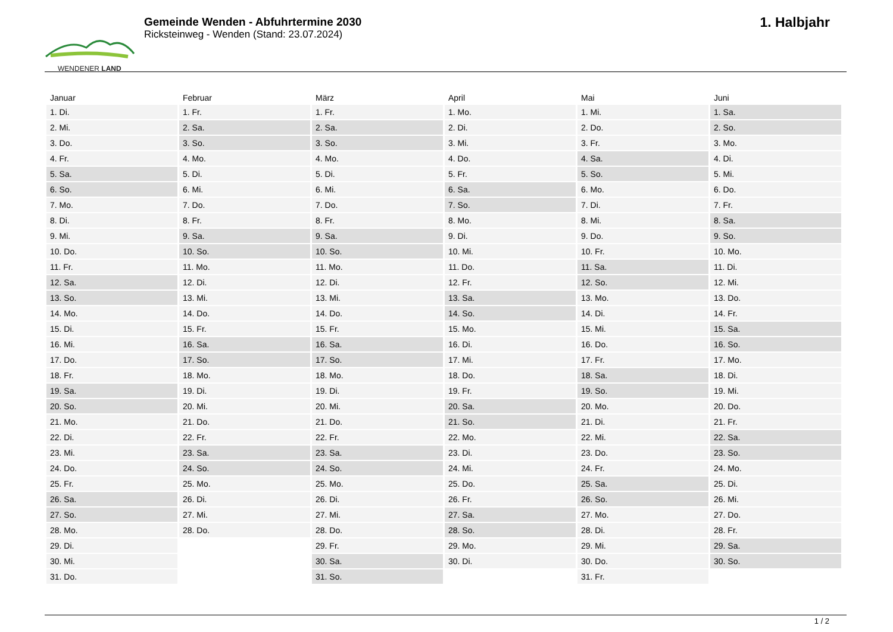WENDENER LAND
Gemeinde Wenden - Abfuhrtermine 2030
Ricksteinweg - Wenden (Stand: 23.07.2024)
1. Halbjahr
| Januar | Februar | März | April | Mai | Juni |
| --- | --- | --- | --- | --- | --- |
| 1. Di. | 1. Fr. | 1. Fr. | 1. Mo. | 1. Mi. | 1. Sa. |
| 2. Mi. | 2. Sa. | 2. Sa. | 2. Di. | 2. Do. | 2. So. |
| 3. Do. | 3. So. | 3. So. | 3. Mi. | 3. Fr. | 3. Mo. |
| 4. Fr. | 4. Mo. | 4. Mo. | 4. Do. | 4. Sa. | 4. Di. |
| 5. Sa. | 5. Di. | 5. Di. | 5. Fr. | 5. So. | 5. Mi. |
| 6. So. | 6. Mi. | 6. Mi. | 6. Sa. | 6. Mo. | 6. Do. |
| 7. Mo. | 7. Do. | 7. Do. | 7. So. | 7. Di. | 7. Fr. |
| 8. Di. | 8. Fr. | 8. Fr. | 8. Mo. | 8. Mi. | 8. Sa. |
| 9. Mi. | 9. Sa. | 9. Sa. | 9. Di. | 9. Do. | 9. So. |
| 10. Do. | 10. So. | 10. So. | 10. Mi. | 10. Fr. | 10. Mo. |
| 11. Fr. | 11. Mo. | 11. Mo. | 11. Do. | 11. Sa. | 11. Di. |
| 12. Sa. | 12. Di. | 12. Di. | 12. Fr. | 12. So. | 12. Mi. |
| 13. So. | 13. Mi. | 13. Mi. | 13. Sa. | 13. Mo. | 13. Do. |
| 14. Mo. | 14. Do. | 14. Do. | 14. So. | 14. Di. | 14. Fr. |
| 15. Di. | 15. Fr. | 15. Fr. | 15. Mo. | 15. Mi. | 15. Sa. |
| 16. Mi. | 16. Sa. | 16. Sa. | 16. Di. | 16. Do. | 16. So. |
| 17. Do. | 17. So. | 17. So. | 17. Mi. | 17. Fr. | 17. Mo. |
| 18. Fr. | 18. Mo. | 18. Mo. | 18. Do. | 18. Sa. | 18. Di. |
| 19. Sa. | 19. Di. | 19. Di. | 19. Fr. | 19. So. | 19. Mi. |
| 20. So. | 20. Mi. | 20. Mi. | 20. Sa. | 20. Mo. | 20. Do. |
| 21. Mo. | 21. Do. | 21. Do. | 21. So. | 21. Di. | 21. Fr. |
| 22. Di. | 22. Fr. | 22. Fr. | 22. Mo. | 22. Mi. | 22. Sa. |
| 23. Mi. | 23. Sa. | 23. Sa. | 23. Di. | 23. Do. | 23. So. |
| 24. Do. | 24. So. | 24. So. | 24. Mi. | 24. Fr. | 24. Mo. |
| 25. Fr. | 25. Mo. | 25. Mo. | 25. Do. | 25. Sa. | 25. Di. |
| 26. Sa. | 26. Di. | 26. Di. | 26. Fr. | 26. So. | 26. Mi. |
| 27. So. | 27. Mi. | 27. Mi. | 27. Sa. | 27. Mo. | 27. Do. |
| 28. Mo. | 28. Do. | 28. Do. | 28. So. | 28. Di. | 28. Fr. |
| 29. Di. | | 29. Fr. | 29. Mo. | 29. Mi. | 29. Sa. |
| 30. Mi. | | 30. Sa. | 30. Di. | 30. Do. | 30. So. |
| 31. Do. | | 31. So. | | 31. Fr. | |
1 / 2